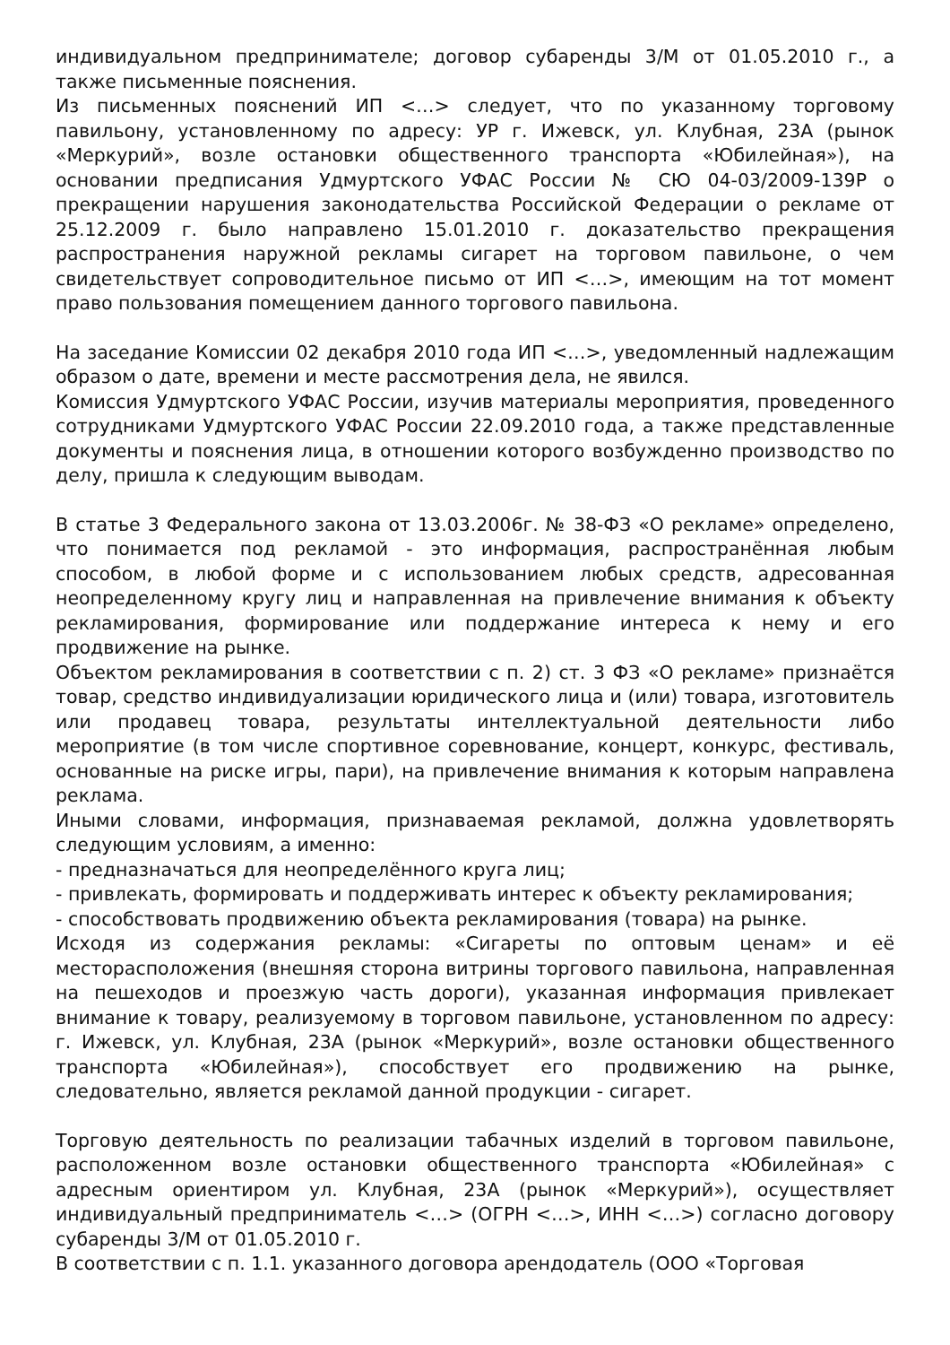индивидуальном предпринимателе; договор субаренды 3/М от 01.05.2010 г., а также письменные пояснения.
Из письменных пояснений ИП <…> следует, что по указанному торговому павильону, установленному по адресу: УР г. Ижевск, ул. Клубная, 23А (рынок «Меркурий», возле остановки общественного транспорта «Юбилейная»), на основании предписания Удмуртского УФАС России № СЮ 04-03/2009-139Р о прекращении нарушения законодательства Российской Федерации о рекламе от 25.12.2009 г. было направлено 15.01.2010 г. доказательство прекращения распространения наружной рекламы сигарет на торговом павильоне, о чем свидетельствует сопроводительное письмо от ИП <…>, имеющим на тот момент право пользования помещением данного торгового павильона.
На заседание Комиссии 02 декабря 2010 года ИП <…>, уведомленный надлежащим образом о дате, времени и месте рассмотрения дела, не явился.
Комиссия Удмуртского УФАС России, изучив материалы мероприятия, проведенного сотрудниками Удмуртского УФАС России 22.09.2010 года, а также представленные документы и пояснения лица, в отношении которого возбужденно производство по делу, пришла к следующим выводам.
В статье 3 Федерального закона от 13.03.2006г. № 38-ФЗ «О рекламе» определено, что понимается под рекламой - это информация, распространённая любым способом, в любой форме и с использованием любых средств, адресованная неопределенному кругу лиц и направленная на привлечение внимания к объекту рекламирования, формирование или поддержание интереса к нему и его продвижение на рынке.
Объектом рекламирования в соответствии с п. 2) ст. 3 ФЗ «О рекламе» признаётся товар, средство индивидуализации юридического лица и (или) товара, изготовитель или продавец товара, результаты интеллектуальной деятельности либо мероприятие (в том числе спортивное соревнование, концерт, конкурс, фестиваль, основанные на риске игры, пари), на привлечение внимания к которым направлена реклама.
Иными словами, информация, признаваемая рекламой, должна удовлетворять следующим условиям, а именно:
- предназначаться для неопределённого круга лиц;
- привлекать, формировать и поддерживать интерес к объекту рекламирования;
- способствовать продвижению объекта рекламирования (товара) на рынке.
Исходя из содержания рекламы: «Сигареты по оптовым ценам» и её месторасположения (внешняя сторона витрины торгового павильона, направленная на пешеходов и проезжую часть дороги), указанная информация привлекает внимание к товару, реализуемому в торговом павильоне, установленном по адресу: г. Ижевск, ул. Клубная, 23А (рынок «Меркурий», возле остановки общественного транспорта «Юбилейная»), способствует его продвижению на рынке, следовательно, является рекламой данной продукции - сигарет.
Торговую деятельность по реализации табачных изделий в торговом павильоне, расположенном возле остановки общественного транспорта «Юбилейная» с адресным ориентиром ул. Клубная, 23А (рынок «Меркурий»), осуществляет индивидуальный предприниматель <…> (ОГРН <…>, ИНН <…>) согласно договору субаренды 3/М от 01.05.2010 г.
В соответствии с п. 1.1. указанного договора арендодатель (ООО «Торговая